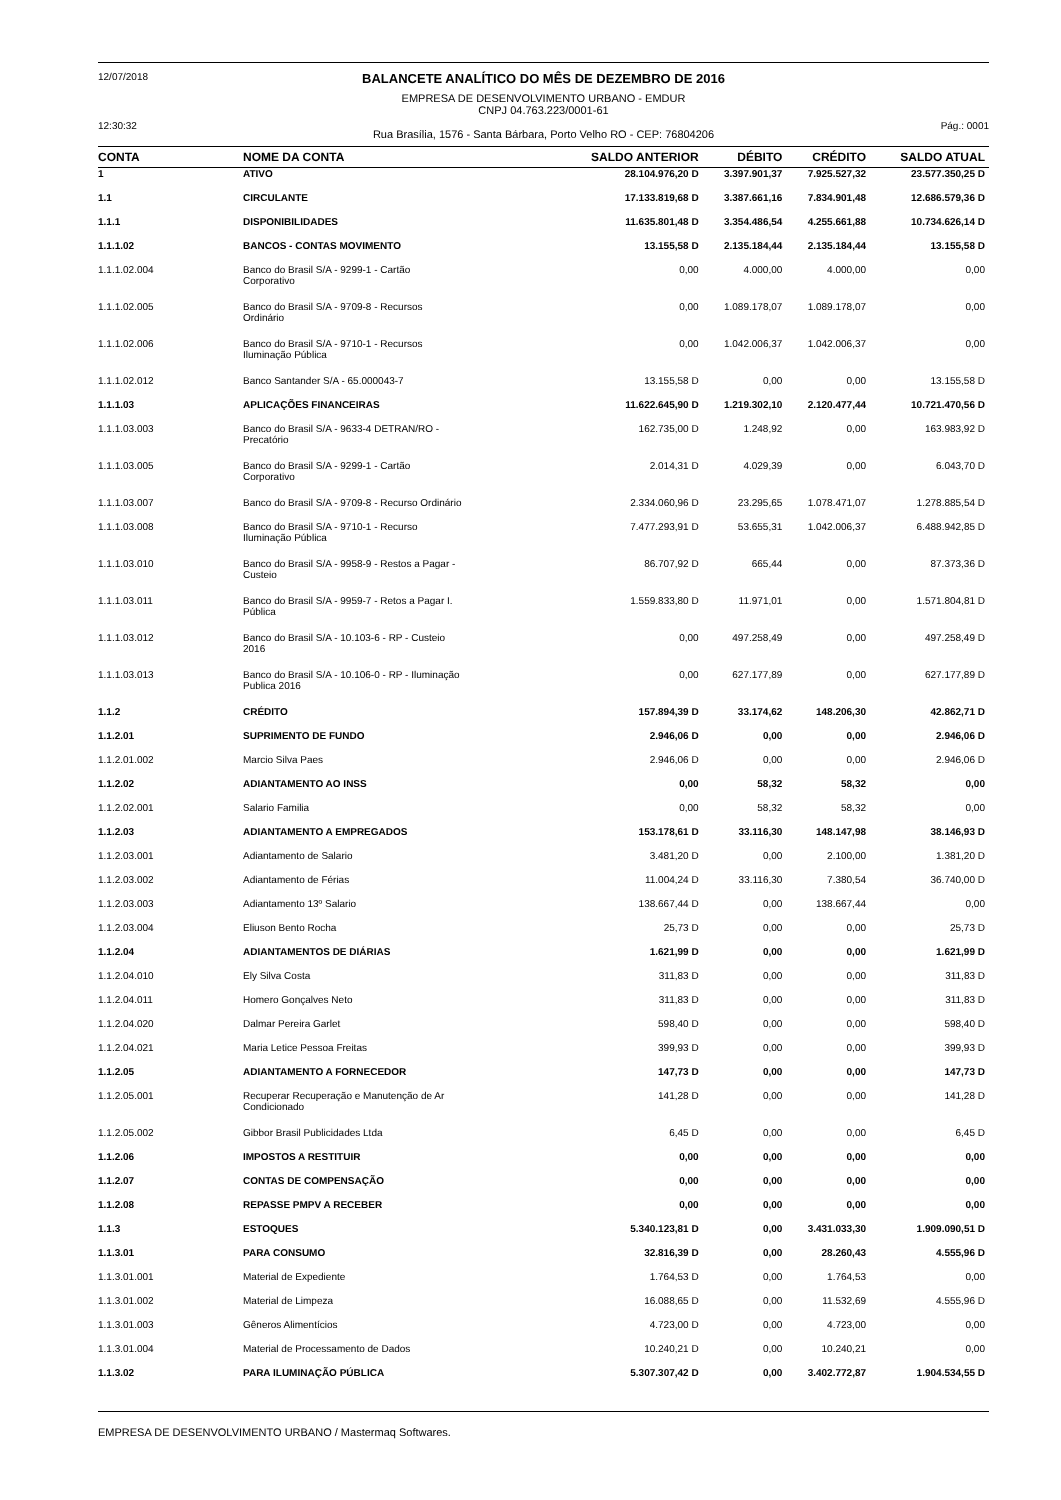12/07/2018 BALANCETE ANALÍTICO DO MÊS DE DEZEMBRO DE 2016
EMPRESA DE DESENVOLVIMENTO URBANO - EMDUR
CNPJ 04.763.223/0001-61
12:30:32 Rua Brasília, 1576 - Santa Bárbara, Porto Velho RO - CEP: 76804206 Pág.: 0001
| CONTA | NOME DA CONTA | SALDO ANTERIOR | DÉBITO | CRÉDITO | SALDO ATUAL |
| --- | --- | --- | --- | --- | --- |
| 1 | ATIVO | 28.104.976,20 D | 3.397.901,37 | 7.925.527,32 | 23.577.350,25 D |
| 1.1 | CIRCULANTE | 17.133.819,68 D | 3.387.661,16 | 7.834.901,48 | 12.686.579,36 D |
| 1.1.1 | DISPONIBILIDADES | 11.635.801,48 D | 3.354.486,54 | 4.255.661,88 | 10.734.626,14 D |
| 1.1.1.02 | BANCOS - CONTAS MOVIMENTO | 13.155,58 D | 2.135.184,44 | 2.135.184,44 | 13.155,58 D |
| 1.1.1.02.004 | Banco do Brasil S/A - 9299-1 - Cartão Corporativo | 0,00 | 4.000,00 | 4.000,00 | 0,00 |
| 1.1.1.02.005 | Banco do Brasil S/A - 9709-8 - Recursos Ordinário | 0,00 | 1.089.178,07 | 1.089.178,07 | 0,00 |
| 1.1.1.02.006 | Banco do Brasil S/A - 9710-1 - Recursos Iluminação Pública | 0,00 | 1.042.006,37 | 1.042.006,37 | 0,00 |
| 1.1.1.02.012 | Banco Santander S/A - 65.000043-7 | 13.155,58 D | 0,00 | 0,00 | 13.155,58 D |
| 1.1.1.03 | APLICAÇÕES FINANCEIRAS | 11.622.645,90 D | 1.219.302,10 | 2.120.477,44 | 10.721.470,56 D |
| 1.1.1.03.003 | Banco do Brasil S/A - 9633-4 DETRAN/RO - Precatório | 162.735,00 D | 1.248,92 | 0,00 | 163.983,92 D |
| 1.1.1.03.005 | Banco do Brasil S/A - 9299-1 - Cartão Corporativo | 2.014,31 D | 4.029,39 | 0,00 | 6.043,70 D |
| 1.1.1.03.007 | Banco do Brasil S/A - 9709-8 - Recurso Ordinário | 2.334.060,96 D | 23.295,65 | 1.078.471,07 | 1.278.885,54 D |
| 1.1.1.03.008 | Banco do Brasil S/A - 9710-1 - Recurso Iluminação Pública | 7.477.293,91 D | 53.655,31 | 1.042.006,37 | 6.488.942,85 D |
| 1.1.1.03.010 | Banco do Brasil S/A - 9958-9 - Restos a Pagar - Custeio | 86.707,92 D | 665,44 | 0,00 | 87.373,36 D |
| 1.1.1.03.011 | Banco do Brasil S/A - 9959-7 - Retos a Pagar I. Pública | 1.559.833,80 D | 11.971,01 | 0,00 | 1.571.804,81 D |
| 1.1.1.03.012 | Banco do Brasil S/A - 10.103-6 - RP - Custeio 2016 | 0,00 | 497.258,49 | 0,00 | 497.258,49 D |
| 1.1.1.03.013 | Banco do Brasil S/A - 10.106-0 - RP - Iluminação Publica 2016 | 0,00 | 627.177,89 | 0,00 | 627.177,89 D |
| 1.1.2 | CRÉDITO | 157.894,39 D | 33.174,62 | 148.206,30 | 42.862,71 D |
| 1.1.2.01 | SUPRIMENTO DE FUNDO | 2.946,06 D | 0,00 | 0,00 | 2.946,06 D |
| 1.1.2.01.002 | Marcio Silva Paes | 2.946,06 D | 0,00 | 0,00 | 2.946,06 D |
| 1.1.2.02 | ADIANTAMENTO AO INSS | 0,00 | 58,32 | 58,32 | 0,00 |
| 1.1.2.02.001 | Salario Familia | 0,00 | 58,32 | 58,32 | 0,00 |
| 1.1.2.03 | ADIANTAMENTO A EMPREGADOS | 153.178,61 D | 33.116,30 | 148.147,98 | 38.146,93 D |
| 1.1.2.03.001 | Adiantamento de Salario | 3.481,20 D | 0,00 | 2.100,00 | 1.381,20 D |
| 1.1.2.03.002 | Adiantamento de Férias | 11.004,24 D | 33.116,30 | 7.380,54 | 36.740,00 D |
| 1.1.2.03.003 | Adiantamento 13º Salario | 138.667,44 D | 0,00 | 138.667,44 | 0,00 |
| 1.1.2.03.004 | Eliuson Bento Rocha | 25,73 D | 0,00 | 0,00 | 25,73 D |
| 1.1.2.04 | ADIANTAMENTOS DE DIÁRIAS | 1.621,99 D | 0,00 | 0,00 | 1.621,99 D |
| 1.1.2.04.010 | Ely Silva Costa | 311,83 D | 0,00 | 0,00 | 311,83 D |
| 1.1.2.04.011 | Homero Gonçalves Neto | 311,83 D | 0,00 | 0,00 | 311,83 D |
| 1.1.2.04.020 | Dalmar Pereira Garlet | 598,40 D | 0,00 | 0,00 | 598,40 D |
| 1.1.2.04.021 | Maria Letice Pessoa Freitas | 399,93 D | 0,00 | 0,00 | 399,93 D |
| 1.1.2.05 | ADIANTAMENTO A FORNECEDOR | 147,73 D | 0,00 | 0,00 | 147,73 D |
| 1.1.2.05.001 | Recuperar Recuperação e Manutenção de Ar Condicionado | 141,28 D | 0,00 | 0,00 | 141,28 D |
| 1.1.2.05.002 | Gibbor Brasil Publicidades Ltda | 6,45 D | 0,00 | 0,00 | 6,45 D |
| 1.1.2.06 | IMPOSTOS A RESTITUIR | 0,00 | 0,00 | 0,00 | 0,00 |
| 1.1.2.07 | CONTAS DE COMPENSAÇÃO | 0,00 | 0,00 | 0,00 | 0,00 |
| 1.1.2.08 | REPASSE PMPV A RECEBER | 0,00 | 0,00 | 0,00 | 0,00 |
| 1.1.3 | ESTOQUES | 5.340.123,81 D | 0,00 | 3.431.033,30 | 1.909.090,51 D |
| 1.1.3.01 | PARA CONSUMO | 32.816,39 D | 0,00 | 28.260,43 | 4.555,96 D |
| 1.1.3.01.001 | Material de Expediente | 1.764,53 D | 0,00 | 1.764,53 | 0,00 |
| 1.1.3.01.002 | Material de Limpeza | 16.088,65 D | 0,00 | 11.532,69 | 4.555,96 D |
| 1.1.3.01.003 | Gêneros Alimentícios | 4.723,00 D | 0,00 | 4.723,00 | 0,00 |
| 1.1.3.01.004 | Material de Processamento de Dados | 10.240,21 D | 0,00 | 10.240,21 | 0,00 |
| 1.1.3.02 | PARA ILUMINAÇÃO PÚBLICA | 5.307.307,42 D | 0,00 | 3.402.772,87 | 1.904.534,55 D |
EMPRESA DE DESENVOLVIMENTO URBANO / Mastermaq Softwares.